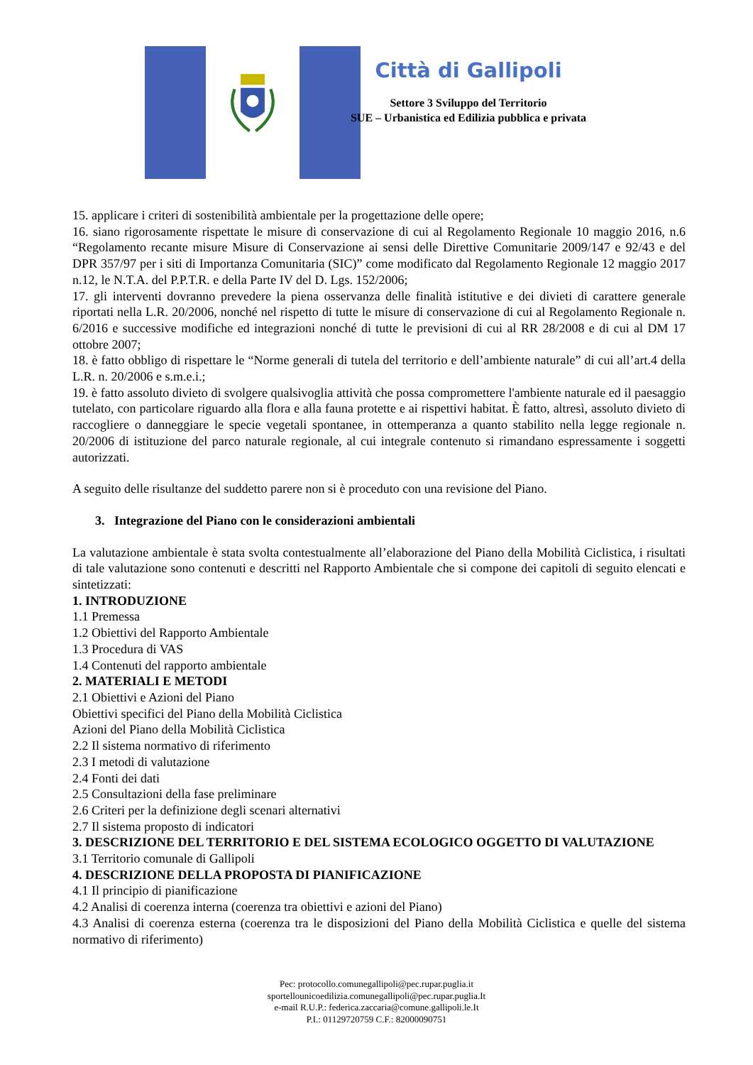Città di Gallipoli
Settore 3 Sviluppo del Territorio
SUE – Urbanistica ed Edilizia pubblica e privata
15. applicare i criteri di sostenibilità ambientale per la progettazione delle opere;
16. siano rigorosamente rispettate le misure di conservazione di cui al Regolamento Regionale 10 maggio 2016, n.6 “Regolamento recante misure Misure di Conservazione ai sensi delle Direttive Comunitarie 2009/147 e 92/43 e del DPR 357/97 per i siti di Importanza Comunitaria (SIC)” come modificato dal Regolamento Regionale 12 maggio 2017 n.12, le N.T.A. del P.P.T.R. e della Parte IV del D. Lgs. 152/2006;
17. gli interventi dovranno prevedere la piena osservanza delle finalità istitutive e dei divieti di carattere generale riportati nella L.R. 20/2006, nonché nel rispetto di tutte le misure di conservazione di cui al Regolamento Regionale n. 6/2016 e successive modifiche ed integrazioni nonché di tutte le previsioni di cui al RR 28/2008 e di cui al DM 17 ottobre 2007;
18. è fatto obbligo di rispettare le “Norme generali di tutela del territorio e dell’ambiente naturale” di cui all’art.4 della L.R. n. 20/2006 e s.m.e.i.;
19. è fatto assoluto divieto di svolgere qualsivoglia attività che possa compromettere l'ambiente naturale ed il paesaggio tutelato, con particolare riguardo alla flora e alla fauna protette e ai rispettivi habitat. È fatto, altresì, assoluto divieto di raccogliere o danneggiare le specie vegetali spontanee, in ottemperanza a quanto stabilito nella legge regionale n. 20/2006 di istituzione del parco naturale regionale, al cui integrale contenuto si rimandano espressamente i soggetti autorizzati.
A seguito delle risultanze del suddetto parere non si è proceduto con una revisione del Piano.
3. Integrazione del Piano con le considerazioni ambientali
La valutazione ambientale è stata svolta contestualmente all’elaborazione del Piano della Mobilità Ciclistica, i risultati di tale valutazione sono contenuti e descritti nel Rapporto Ambientale che si compone dei capitoli di seguito elencati e sintetizzati:
1. INTRODUZIONE
1.1 Premessa
1.2 Obiettivi del Rapporto Ambientale
1.3 Procedura di VAS
1.4 Contenuti del rapporto ambientale
2. MATERIALI E METODI
2.1 Obiettivi e Azioni del Piano
Obiettivi specifici del Piano della Mobilità Ciclistica
Azioni del Piano della Mobilità Ciclistica
2.2 Il sistema normativo di riferimento
2.3 I metodi di valutazione
2.4 Fonti dei dati
2.5 Consultazioni della fase preliminare
2.6 Criteri per la definizione degli scenari alternativi
2.7 Il sistema proposto di indicatori
3. DESCRIZIONE DEL TERRITORIO E DEL SISTEMA ECOLOGICO OGGETTO DI VALUTAZIONE
3.1 Territorio comunale di Gallipoli
4. DESCRIZIONE DELLA PROPOSTA DI PIANIFICAZIONE
4.1 Il principio di pianificazione
4.2 Analisi di coerenza interna (coerenza tra obiettivi e azioni del Piano)
4.3 Analisi di coerenza esterna (coerenza tra le disposizioni del Piano della Mobilità Ciclistica e quelle del sistema normativo di riferimento)
Pec: protocollo.comunegallipoli@pec.rupar.puglia.it
sportellounicoedilizia.comunegallipoli@pec.rupar.puglia.It
e-mail R.U.P.: federica.zaccaria@comune.gallipoli.le.It
P.I.: 01129720759 C.F.: 82000090751